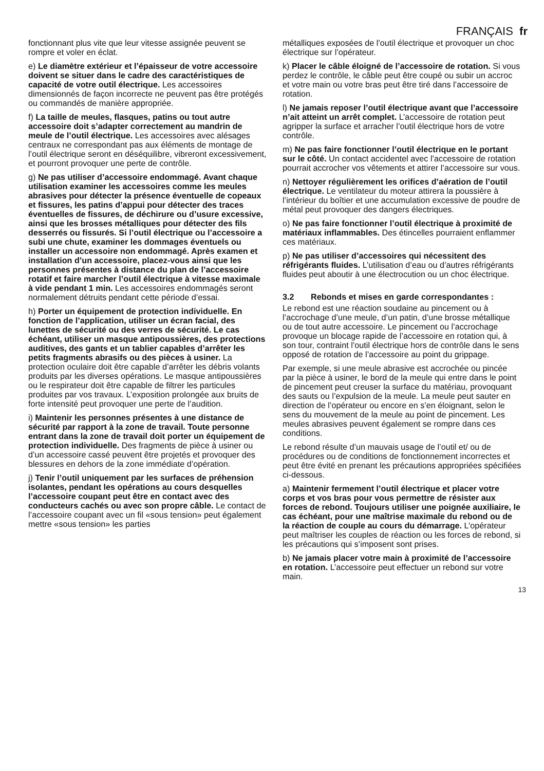FRANÇAIS fr
fonctionnant plus vite que leur vitesse assignée peuvent se rompre et voler en éclat.
e) Le diamètre extérieur et l’épaisseur de votre accessoire doivent se situer dans le cadre des caractéristiques de capacité de votre outil électrique. Les accessoires dimensionnés de façon incorrecte ne peuvent pas être protégés ou commandés de manière appropriée.
f) La taille de meules, flasques, patins ou tout autre accessoire doit s’adapter correctement au mandrin de meule de l’outil électrique. Les accessoires avec alésages centraux ne correspondant pas aux éléments de montage de l’outil électrique seront en déséquilibre, vibreront excessivement, et pourront provoquer une perte de contrôle.
g) Ne pas utiliser d’accessoire endommagé. Avant chaque utilisation examiner les accessoires comme les meules abrasives pour détecter la présence éventuelle de copeaux et fissures, les patins d’appui pour détecter des traces éventuelles de fissures, de déchirure ou d’usure excessive, ainsi que les brosses métalliques pour détecter des fils desserrés ou fissurés. Si l’outil électrique ou l’accessoire a subi une chute, examiner les dommages éventuels ou installer un accessoire non endommagé. Après examen et installation d’un accessoire, placez-vous ainsi que les personnes présentes à distance du plan de l’accessoire rotatif et faire marcher l’outil électrique à vitesse maximale à vide pendant 1 min. Les accessoires endommagés seront normalement détruits pendant cette période d’essai.
h) Porter un équipement de protection individuelle. En fonction de l’application, utiliser un écran facial, des lunettes de sécurité ou des verres de sécurité. Le cas échéant, utiliser un masque antipoussières, des protections auditives, des gants et un tablier capables d’arrêter les petits fragments abrasifs ou des pièces à usiner. La protection oculaire doit être capable d’arrêter les débris volants produits par les diverses opérations. Le masque antipoussières ou le respirateur doit être capable de filtrer les particules produites par vos travaux. L’exposition prolongée aux bruits de forte intensité peut provoquer une perte de l’audition.
i) Maintenir les personnes présentes à une distance de sécurité par rapport à la zone de travail. Toute personne entrant dans la zone de travail doit porter un équipement de protection individuelle. Des fragments de pièce à usiner ou d’un accessoire cassé peuvent être projetés et provoquer des blessures en dehors de la zone immédiate d’opération.
j) Tenir l’outil uniquement par les surfaces de préhension isolantes, pendant les opérations au cours desquelles l’accessoire coupant peut être en contact avec des conducteurs cachés ou avec son propre câble. Le contact de l’accessoire coupant avec un fil «sous tension» peut également mettre «sous tension» les parties
métalliques exposées de l’outil électrique et provoquer un choc électrique sur l’opérateur.
k) Placer le câble éloigné de l’accessoire de rotation. Si vous perdez le contrôle, le câble peut être coupé ou subir un accroc et votre main ou votre bras peut être tiré dans l’accessoire de rotation.
l) Ne jamais reposer l’outil électrique avant que l’accessoire n’ait atteint un arrêt complet. L’accessoire de rotation peut agripper la surface et arracher l’outil électrique hors de votre contrôle.
m) Ne pas faire fonctionner l’outil électrique en le portant sur le côté. Un contact accidentel avec l’accessoire de rotation pourrait accrocher vos vêtements et attirer l’accessoire sur vous.
n) Nettoyer régulièrement les orifices d’aération de l’outil électrique. Le ventilateur du moteur attirera la poussière à l’intérieur du boîtier et une accumulation excessive de poudre de métal peut provoquer des dangers électriques.
o) Ne pas faire fonctionner l’outil électrique à proximité de matériaux inflammables. Des étincelles pourraient enflammer ces matériaux.
p) Ne pas utiliser d’accessoires qui nécessitent des réfrigérants fluides. L’utilisation d’eau ou d’autres réfrigérants fluides peut aboutir à une électrocution ou un choc électrique.
3.2 Rebonds et mises en garde correspondantes :
Le rebond est une réaction soudaine au pincement ou à l’accrochage d’une meule, d’un patin, d’une brosse métallique ou de tout autre accessoire. Le pincement ou l’accrochage provoque un blocage rapide de l’accessoire en rotation qui, à son tour, contraint l’outil électrique hors de contrôle dans le sens opposé de rotation de l’accessoire au point du grippage.
Par exemple, si une meule abrasive est accrochée ou pincée par la pièce à usiner, le bord de la meule qui entre dans le point de pincement peut creuser la surface du matériau, provoquant des sauts ou l’expulsion de la meule. La meule peut sauter en direction de l’opérateur ou encore en s’en éloignant, selon le sens du mouvement de la meule au point de pincement. Les meules abrasives peuvent également se rompre dans ces conditions.
Le rebond résulte d’un mauvais usage de l’outil et/ ou de procédures ou de conditions de fonctionnement incorrectes et peut être évité en prenant les précautions appropriées spécifiées ci-dessous.
a) Maintenir fermement l’outil électrique et placer votre corps et vos bras pour vous permettre de résister aux forces de rebond. Toujours utiliser une poignée auxiliaire, le cas échéant, pour une maîtrise maximale du rebond ou de la réaction de couple au cours du démarrage. L’opérateur peut maîtriser les couples de réaction ou les forces de rebond, si les précautions qui s’imposent sont prises.
b) Ne jamais placer votre main à proximité de l’accessoire en rotation. L’accessoire peut effectuer un rebond sur votre main.
13